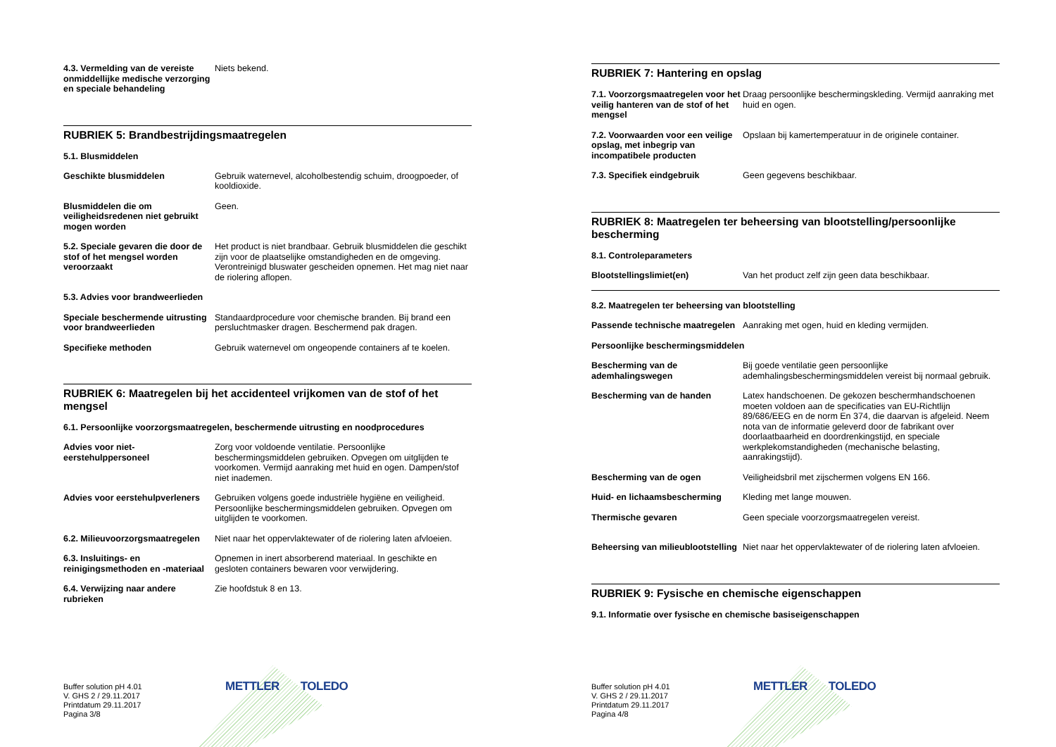| 4.3. Vermelding van de vereiste onmiddellijke medische verzorging en speciale behandeling | Niets bekend. |
RUBRIEK 5: Brandbestrijdingsmaatregelen
5.1. Blusmiddelen
| Geschikte blusmiddelen | Gebruik waternevel, alcoholbestendig schuim, droogpoeder, of kooldioxide. |
| Blusmiddelen die om veiligheidsredenen niet gebruikt mogen worden | Geen. |
| 5.2. Speciale gevaren die door de stof of het mengsel worden veroorzaakt | Het product is niet brandbaar. Gebruik blusmiddelen die geschikt zijn voor de plaatselijke omstandigheden en de omgeving. Verontreinigd bluswater gescheiden opnemen. Het mag niet naar de riolering aflopen. |
| 5.3. Advies voor brandweerlieden | |
| Speciale beschermende uitrusting voor brandweerlieden | Standaardprocedure voor chemische branden. Bij brand een persluchtmasker dragen. Beschermend pak dragen. |
| Specifieke methoden | Gebruik waternevel om ongeopende containers af te koelen. |
RUBRIEK 6: Maatregelen bij het accidenteel vrijkomen van de stof of het mengsel
6.1. Persoonlijke voorzorgsmaatregelen, beschermende uitrusting en noodprocedures
| Advies voor niet-eerstehulppersoneel | Zorg voor voldoende ventilatie. Persoonlijke beschermingsmiddelen gebruiken. Opvegen om uitglijden te voorkomen. Vermijd aanraking met huid en ogen. Dampen/stof niet inademen. |
| Advies voor eerstehulpverleners | Gebruiken volgens goede industriële hygiëne en veiligheid. Persoonlijke beschermingsmiddelen gebruiken. Opvegen om uitglijden te voorkomen. |
| 6.2. Milieuvoorzorgsmaatregelen | Niet naar het oppervlaktewater of de riolering laten afvloeien. |
| 6.3. Insluitings- en reinigingsmethoden en -materiaal | Opnemen in inert absorberend materiaal. In geschikte en gesloten containers bewaren voor verwijdering. |
| 6.4. Verwijzing naar andere rubrieken | Zie hoofdstuk 8 en 13. |
Buffer solution pH 4.01
V. GHS 2 / 29.11.2017
Printdatum 29.11.2017
Pagina 3/8
METTLER TOLEDO
RUBRIEK 7: Hantering en opslag
| 7.1. Voorzorgsmaatregelen voor het veilig hanteren van de stof of het mengsel | Draag persoonlijke beschermingskleding. Vermijd aanraking met huid en ogen. |
| 7.2. Voorwaarden voor een veilige opslag, met inbegrip van incompatibele producten | Opslaan bij kamertemperatuur in de originele container. |
| 7.3. Specifiek eindgebruik | Geen gegevens beschikbaar. |
RUBRIEK 8: Maatregelen ter beheersing van blootstelling/persoonlijke bescherming
8.1. Controleparameters
| Blootstellingslimiet(en) | Van het product zelf zijn geen data beschikbaar. |
8.2. Maatregelen ter beheersing van blootstelling
| Passende technische maatregelen | Aanraking met ogen, huid en kleding vermijden. |
| Persoonlijke beschermingsmiddelen | |
| Bescherming van de ademhalingswegen | Bij goede ventilatie geen persoonlijke ademhalingsbeschermingsmiddelen vereist bij normaal gebruik. |
| Bescherming van de handen | Latex handschoenen. De gekozen beschermhandschoenen moeten voldoen aan de specificaties van EU-Richtlijn 89/686/EEG en de norm En 374, die daarvan is afgeleid. Neem nota van de informatie geleverd door de fabrikant over doorlaatbaarheid en doordrenkingstijd, en speciale werkplekomstandigheden (mechanische belasting, aanrakingstijd). |
| Bescherming van de ogen | Veiligheidsbril met zijschermen volgens EN 166. |
| Huid- en lichaamsbescherming | Kleding met lange mouwen. |
| Thermische gevaren | Geen speciale voorzorgsmaatregelen vereist. |
| Beheersing van milieublootstelling | Niet naar het oppervlaktewater of de riolering laten afvloeien. |
RUBRIEK 9: Fysische en chemische eigenschappen
9.1. Informatie over fysische en chemische basiseigenschappen
Buffer solution pH 4.01
V. GHS 2 / 29.11.2017
Printdatum 29.11.2017
Pagina 4/8
METTLER TOLEDO